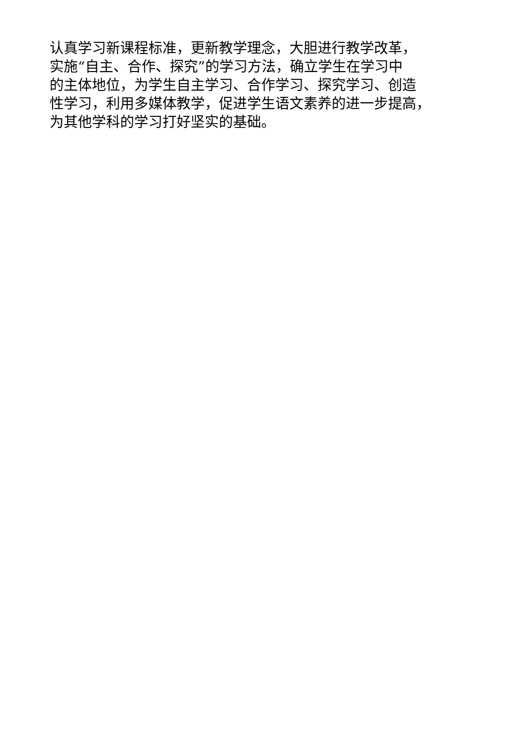认真学习新课程标准，更新教学理念，大胆进行教学改革，
实施“自主、合作、探究”的学习方法，确立学生在学习中
的主体地位，为学生自主学习、合作学习、探究学习、创造
性学习，利用多媒体教学，促进学生语文素养的进一步提高，
为其他学科的学习打好坚实的基础。